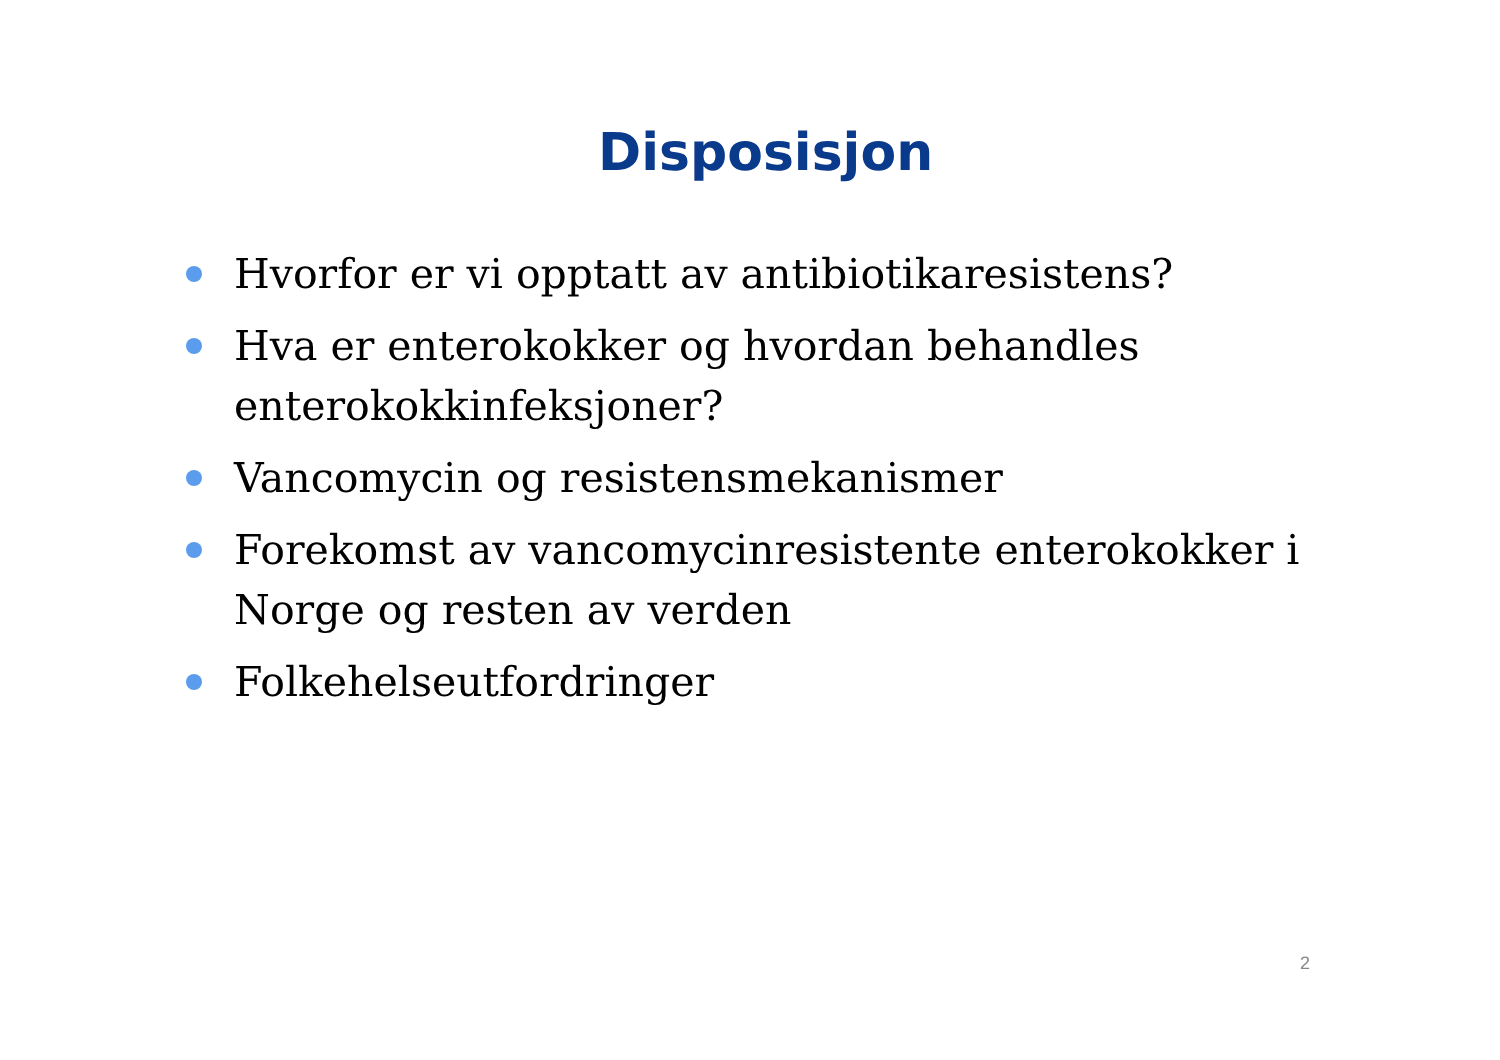Disposisjon
Hvorfor er vi opptatt av antibiotikaresistens?
Hva er enterokokker og hvordan behandles enterokokkinfeksjoner?
Vancomycin og resistensmekanismer
Forekomst av vancomycinresistente enterokokker i Norge og resten av verden
Folkehelseutfordringer
2